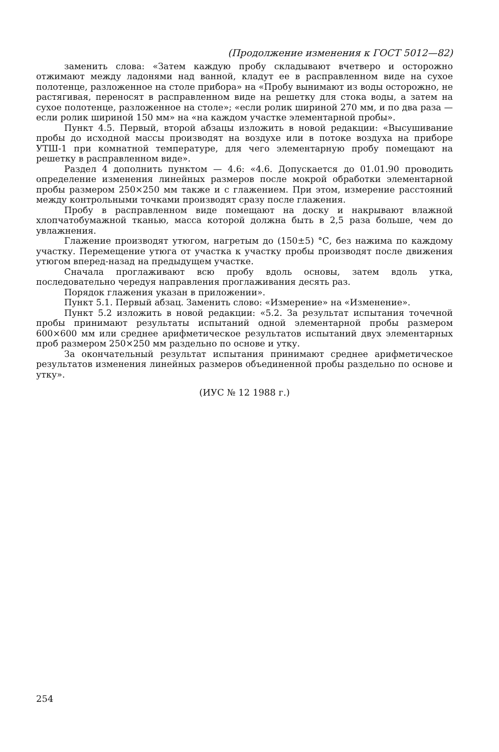(Продолжение изменения к ГОСТ 5012—82)
заменить слова: «Затем каждую пробу складывают вчетверо и осторожно отжимают между ладонями над ванной, кладут ее в расправленном виде на сухое полотенце, разложенное на столе прибора» на «Пробу вынимают из воды осторожно, не растягивая, переносят в расправленном виде на решетку для стока воды, а затем на сухое полотенце, разложенное на столе»; «если ролик шириной 270 мм, и по два раза — если ролик шириной 150 мм» на «на каждом участке элементарной пробы».
Пункт 4.5. Первый, второй абзацы изложить в новой редакции: «Высушивание пробы до исходной массы производят на воздухе или в потоке воздуха на приборе УТШ-1 при комнатной температуре, для чего элементарную пробу помещают на решетку в расправленном виде».
Раздел 4 дополнить пунктом — 4.6: «4.6. Допускается до 01.01.90 проводить определение изменения линейных размеров после мокрой обработки элементарной пробы размером 250×250 мм также и с глажением. При этом, измерение расстояний между контрольными точками производят сразу после глажения.
Пробу в расправленном виде помещают на доску и накрывают влажной хлопчатобумажной тканью, масса которой должна быть в 2,5 раза больше, чем до увлажнения.
Глажение производят утюгом, нагретым до (150±5) °С, без нажима по каждому участку. Перемещение утюга от участка к участку пробы производят после движения утюгом вперед-назад на предыдущем участке.
Сначала проглаживают всю пробу вдоль основы, затем вдоль утка, последовательно чередуя направления проглаживания десять раз.
Порядок глажения указан в приложении».
Пункт 5.1. Первый абзац. Заменить слово: «Измерение» на «Изменение».
Пункт 5.2 изложить в новой редакции: «5.2. За результат испытания точечной пробы принимают результаты испытаний одной элементарной пробы размером 600×600 мм или среднее арифметическое результатов испытаний двух элементарных проб размером 250×250 мм раздельно по основе и утку.
За окончательный результат испытания принимают среднее арифметическое результатов изменения линейных размеров объединенной пробы раздельно по основе и утку».
(ИУС № 12 1988 г.)
254